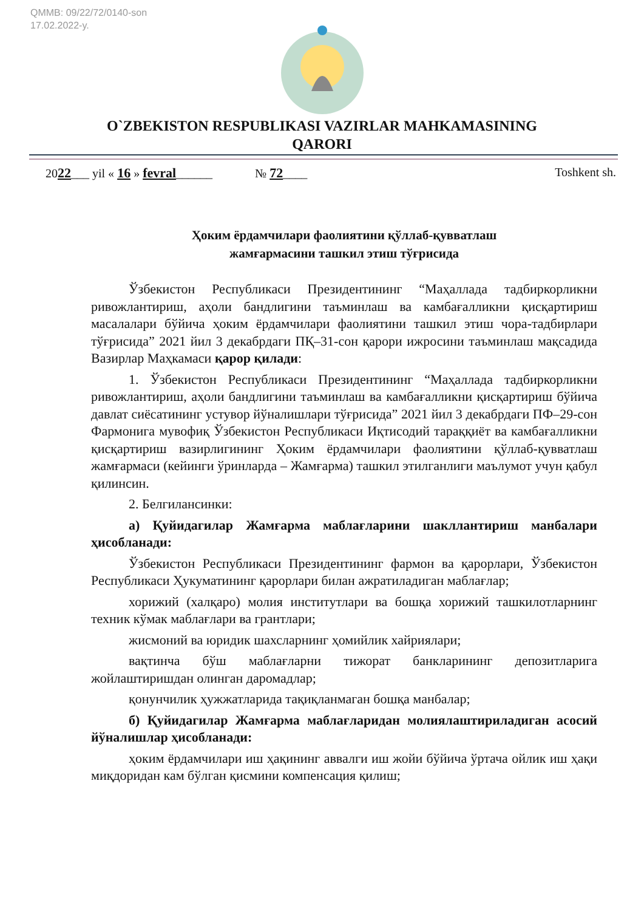QMMB: 09/22/72/0140-son
17.02.2022-y.
O`ZBEKISTON RESPUBLIKASI VAZIRLAR MAHKAMASINING
QARORI
2022___ yil « 16 » fevral______ № 72____ Toshkent sh.
Ҳоким ёрдамчилари фаолиятини қўллаб-қувватлаш
жамғармасини ташкил этиш тўғрисида
Ўзбекистон Республикаси Президентининг “Маҳаллада тадбиркорликни ривожлантириш, аҳоли бандлигини таъминлаш ва камбағалликни қисқартириш масалалари бўйича ҳоким ёрдамчилари фаолиятини ташкил этиш чора-тадбирлари тўғрисида” 2021 йил 3 декабрдаги ПҚ–31-сон қарори ижросини таъминлаш мақсадида Вазирлар Маҳкамаси қарор қилади:
1. Ўзбекистон Республикаси Президентининг “Маҳаллада тадбиркорликни ривожлантириш, аҳоли бандлигини таъминлаш ва камбағалликни қисқартириш бўйича давлат сиёсатининг устувор йўналишлари тўғрисида” 2021 йил 3 декабрдаги ПФ–29-сон Фармонига мувофиқ Ўзбекистон Республикаси Иқтисодий тараққиёт ва камбағалликни қисқартириш вазирлигининг Ҳоким ёрдамчилари фаолиятини қўллаб-қувватлаш жамғармаси (кейинги ўринларда – Жамғарма) ташкил этилганлиги маълумот учун қабул қилинсин.
2. Белгилансинки:
а) Қуйидагилар Жамғарма маблағларини шакллантириш манбалари ҳисобланади:
Ўзбекистон Республикаси Президентининг фармон ва қарорлари, Ўзбекистон Республикаси Ҳукуматининг қарорлари билан ажратиладиган маблағлар;
хорижий (халқаро) молия институтлари ва бошқа хорижий ташкилотларнинг техник кўмак маблағлари ва грантлари;
жисмоний ва юридик шахсларнинг ҳомийлик хайриялари;
вақтинча бўш маблағларни тижорат банкларининг депозитларига жойлаштиришдан олинган даромадлар;
қонунчилик ҳужжатларида тақиқланмаган бошқа манбалар;
б) Қуйидагилар Жамғарма маблағларидан молиялаштириладиган асосий йўналишлар ҳисобланади:
ҳоким ёрдамчилари иш ҳақининг аввалги иш жойи бўйича ўртача ойлик иш ҳақи миқдоридан кам бўлган қисмини компенсация қилиш;